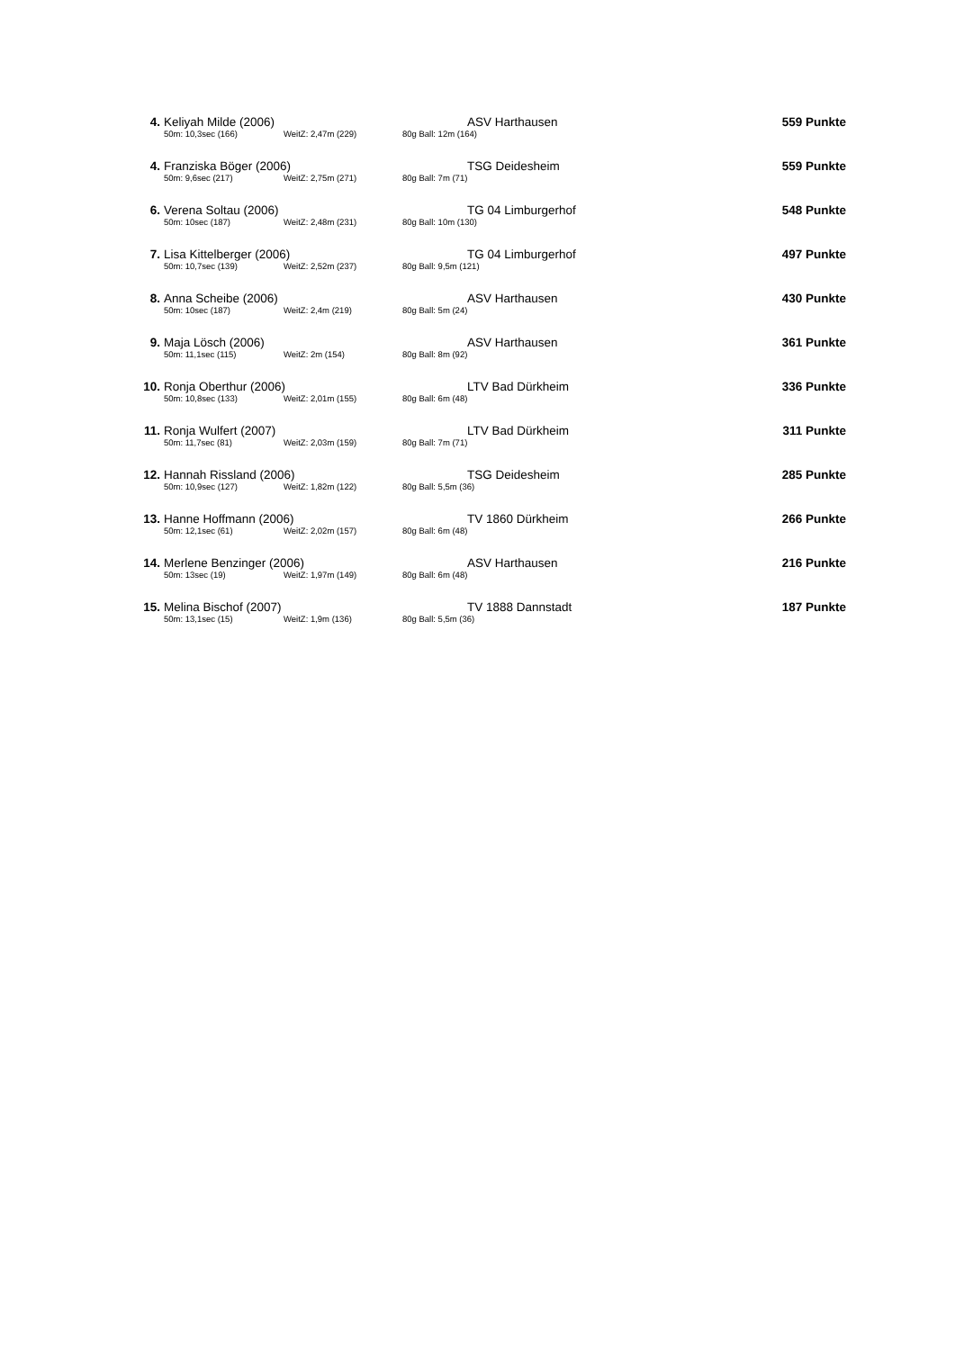| 4. | Keliyah Milde (2006) | | | ASV Harthausen | 559 Punkte |
| | 50m: 10,3sec (166) | WeitZ: 2,47m (229) | 80g Ball: 12m (164) | | |
| 4. | Franziska Böger (2006) | | | TSG Deidesheim | 559 Punkte |
| | 50m: 9,6sec (217) | WeitZ: 2,75m (271) | 80g Ball: 7m (71) | | |
| 6. | Verena Soltau (2006) | | | TG 04 Limburgerhof | 548 Punkte |
| | 50m: 10sec (187) | WeitZ: 2,48m (231) | 80g Ball: 10m (130) | | |
| 7. | Lisa Kittelberger (2006) | | | TG 04 Limburgerhof | 497 Punkte |
| | 50m: 10,7sec (139) | WeitZ: 2,52m (237) | 80g Ball: 9,5m (121) | | |
| 8. | Anna Scheibe (2006) | | | ASV Harthausen | 430 Punkte |
| | 50m: 10sec (187) | WeitZ: 2,4m (219) | 80g Ball: 5m (24) | | |
| 9. | Maja Lösch (2006) | | | ASV Harthausen | 361 Punkte |
| | 50m: 11,1sec (115) | WeitZ: 2m (154) | 80g Ball: 8m (92) | | |
| 10. | Ronja Oberthur (2006) | | | LTV Bad Dürkheim | 336 Punkte |
| | 50m: 10,8sec (133) | WeitZ: 2,01m (155) | 80g Ball: 6m (48) | | |
| 11. | Ronja Wulfert (2007) | | | LTV Bad Dürkheim | 311 Punkte |
| | 50m: 11,7sec (81) | WeitZ: 2,03m (159) | 80g Ball: 7m (71) | | |
| 12. | Hannah Rissland (2006) | | | TSG Deidesheim | 285 Punkte |
| | 50m: 10,9sec (127) | WeitZ: 1,82m (122) | 80g Ball: 5,5m (36) | | |
| 13. | Hanne Hoffmann (2006) | | | TV 1860 Dürkheim | 266 Punkte |
| | 50m: 12,1sec (61) | WeitZ: 2,02m (157) | 80g Ball: 6m (48) | | |
| 14. | Merlene Benzinger (2006) | | | ASV Harthausen | 216 Punkte |
| | 50m: 13sec (19) | WeitZ: 1,97m (149) | 80g Ball: 6m (48) | | |
| 15. | Melina Bischof (2007) | | | TV 1888 Dannstadt | 187 Punkte |
| | 50m: 13,1sec (15) | WeitZ: 1,9m (136) | 80g Ball: 5,5m (36) | | |